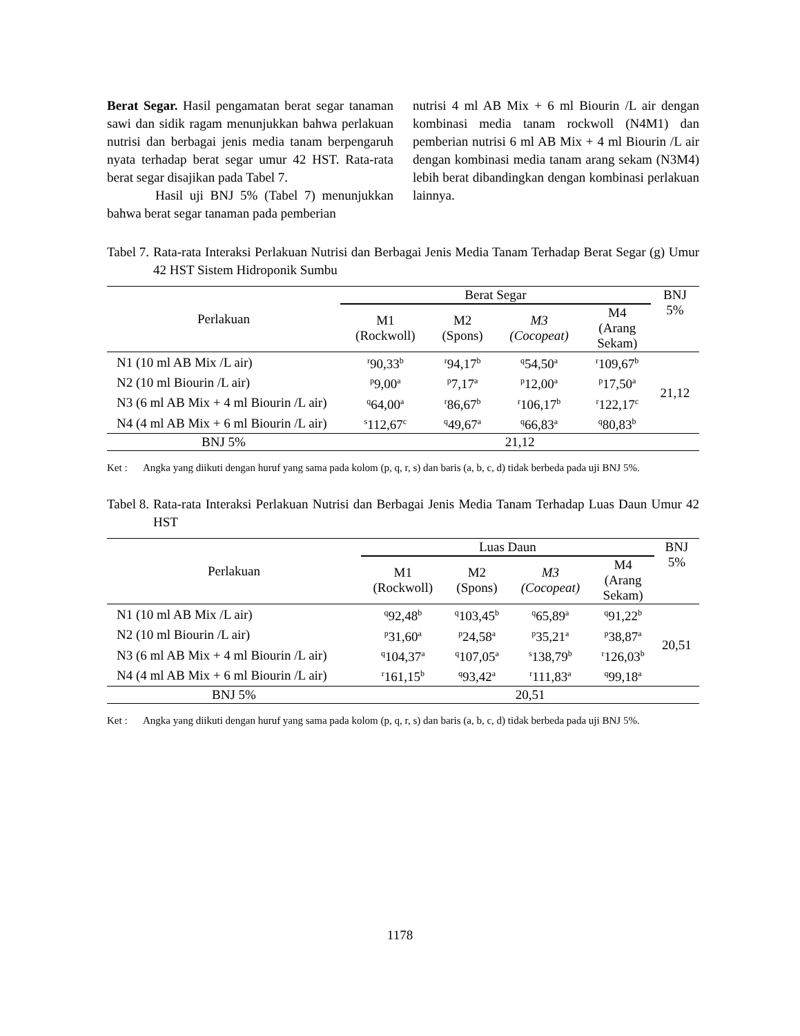Berat Segar. Hasil pengamatan berat segar tanaman sawi dan sidik ragam menunjukkan bahwa perlakuan nutrisi dan berbagai jenis media tanam berpengaruh nyata terhadap berat segar umur 42 HST. Rata-rata berat segar disajikan pada Tabel 7.
Hasil uji BNJ 5% (Tabel 7) menunjukkan bahwa berat segar tanaman pada pemberian
nutrisi 4 ml AB Mix + 6 ml Biourin /L air dengan kombinasi media tanam rockwoll (N4M1) dan pemberian nutrisi 6 ml AB Mix + 4 ml Biourin /L air dengan kombinasi media tanam arang sekam (N3M4) lebih berat dibandingkan dengan kombinasi perlakuan lainnya.
Tabel 7. Rata-rata Interaksi Perlakuan Nutrisi dan Berbagai Jenis Media Tanam Terhadap Berat Segar (g) Umur 42 HST Sistem Hidroponik Sumbu
| Perlakuan | Berat Segar | | | | BNJ 5% |
| --- | --- | --- | --- | --- | --- |
| | M1 (Rockwoll) | M2 (Spons) | M3 (Cocopeat) | M4 (Arang Sekam) | |
| N1 (10 ml AB Mix /L air) | <sup>r</sup> 90,33<sup>b</sup> | <sup>r</sup> 94,17<sup>b</sup> | <sup>q</sup> 54,50<sup>a</sup> | <sup>r</sup> 109,67<sup>b</sup> | 21,12 |
| N2 (10 ml Biourin /L air) | <sup>p</sup> 9,00<sup>a</sup> | <sup>p</sup> 7,17<sup>a</sup> | <sup>p</sup> 12,00<sup>a</sup> | <sup>p</sup> 17,50<sup>a</sup> | |
| N3 (6 ml AB Mix + 4 ml Biourin /L air) | <sup>q</sup> 64,00<sup>a</sup> | <sup>r</sup> 86,67<sup>b</sup> | <sup>r</sup> 106,17<sup>b</sup> | <sup>r</sup> 122,17<sup>c</sup> | |
| N4 (4 ml AB Mix + 6 ml Biourin /L air) | <sup>s</sup> 112,67<sup>c</sup> | <sup>q</sup> 49,67<sup>a</sup> | <sup>q</sup> 66,83<sup>a</sup> | <sup>q</sup> 80,83<sup>b</sup> | |
| BNJ 5% | 21,12 | | | | |
Ket : Angka yang diikuti dengan huruf yang sama pada kolom (p, q, r, s) dan baris (a, b, c, d) tidak berbeda pada uji BNJ 5%.
Tabel 8. Rata-rata Interaksi Perlakuan Nutrisi dan Berbagai Jenis Media Tanam Terhadap Luas Daun Umur 42 HST
| Perlakuan | Luas Daun | | | | BNJ 5% |
| --- | --- | --- | --- | --- | --- |
| | M1 (Rockwoll) | M2 (Spons) | M3 (Cocopeat) | M4 (Arang Sekam) | |
| N1 (10 ml AB Mix /L air) | <sup>q</sup> 92,48<sup>b</sup> | <sup>q</sup> 103,45<sup>b</sup> | <sup>q</sup> 65,89<sup>a</sup> | <sup>q</sup> 91,22<sup>b</sup> | 20,51 |
| N2 (10 ml Biourin /L air) | <sup>p</sup> 31,60<sup>a</sup> | <sup>p</sup> 24,58<sup>a</sup> | <sup>p</sup> 35,21<sup>a</sup> | <sup>p</sup> 38,87<sup>a</sup> | |
| N3 (6 ml AB Mix + 4 ml Biourin /L air) | <sup>q</sup> 104,37<sup>a</sup> | <sup>q</sup> 107,05<sup>a</sup> | <sup>s</sup> 138,79<sup>b</sup> | <sup>r</sup> 126,03<sup>b</sup> | |
| N4 (4 ml AB Mix + 6 ml Biourin /L air) | <sup>r</sup> 161,15<sup>b</sup> | <sup>q</sup> 93,42<sup>a</sup> | <sup>r</sup> 111,83<sup>a</sup> | <sup>q</sup> 99,18<sup>a</sup> | |
| BNJ 5% | 20,51 | | | | |
Ket : Angka yang diikuti dengan huruf yang sama pada kolom (p, q, r, s) dan baris (a, b, c, d) tidak berbeda pada uji BNJ 5%.
1178